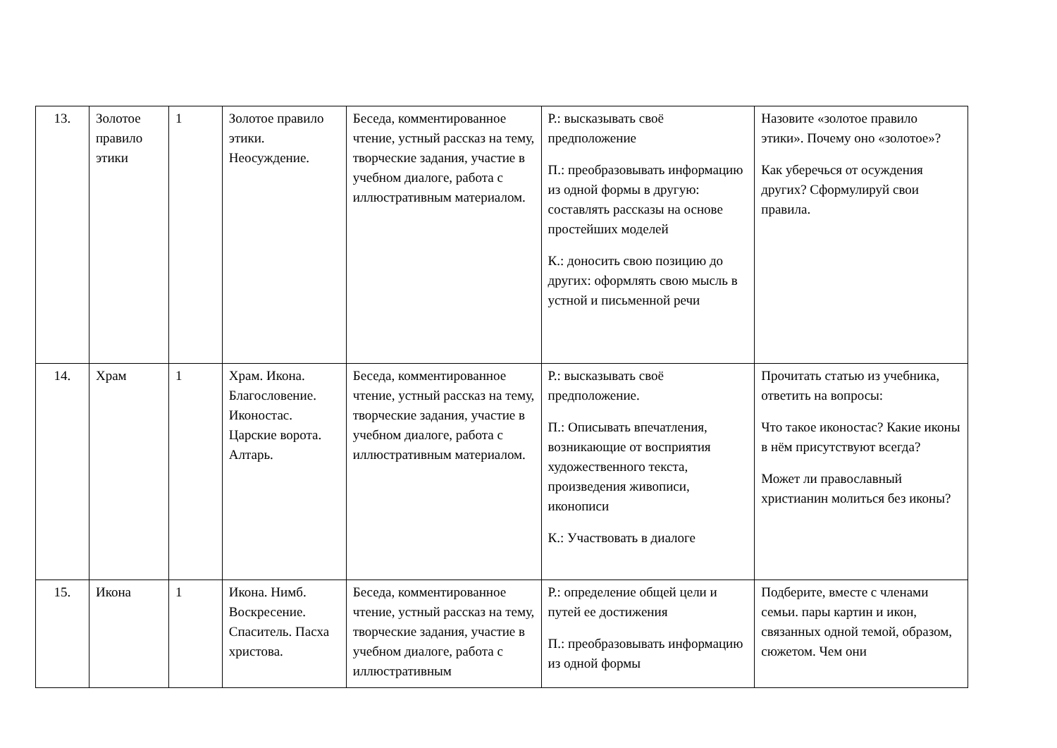| 13. | Золотое правило этики | 1 | Золотое правило этики. Неосуждение. | Беседа, комментированное чтение, устный рассказ на тему, творческие задания, участие в учебном диалоге, работа с иллюстративным материалом. | Р.: высказывать своё предположение П.: преобразовывать информацию из одной формы в другую: составлять рассказы на основе простейших моделей К.: доносить свою позицию до других: оформлять свою мысль в устной и письменной речи | Назовите «золотое правило этики». Почему оно «золотое»? Как уберечься от осуждения других? Сформулируй свои правила. |
| 14. | Храм | 1 | Храм. Икона. Благословение. Иконостас. Царские ворота. Алтарь. | Беседа, комментированное чтение, устный рассказ на тему, творческие задания, участие в учебном диалоге, работа с иллюстративным материалом. | Р.: высказывать своё предположение. П.: Описывать впечатления, возникающие от восприятия художественного текста, произведения живописи, иконописи К.: Участвовать в диалоге | Прочитать статью из учебника, ответить на вопросы: Что такое иконостас? Какие иконы в нём присутствуют всегда? Может ли православный христианин молиться без иконы? |
| 15. | Икона | 1 | Икона. Нимб. Воскресение. Спаситель. Пасха христова. | Беседа, комментированное чтение, устный рассказ на тему, творческие задания, участие в учебном диалоге, работа с иллюстративным | Р.: определение общей цели и путей ее достижения П.: преобразовывать информацию из одной формы | Подберите, вместе с членами семьи. пары картин и икон, связанных одной темой, образом, сюжетом. Чем они |